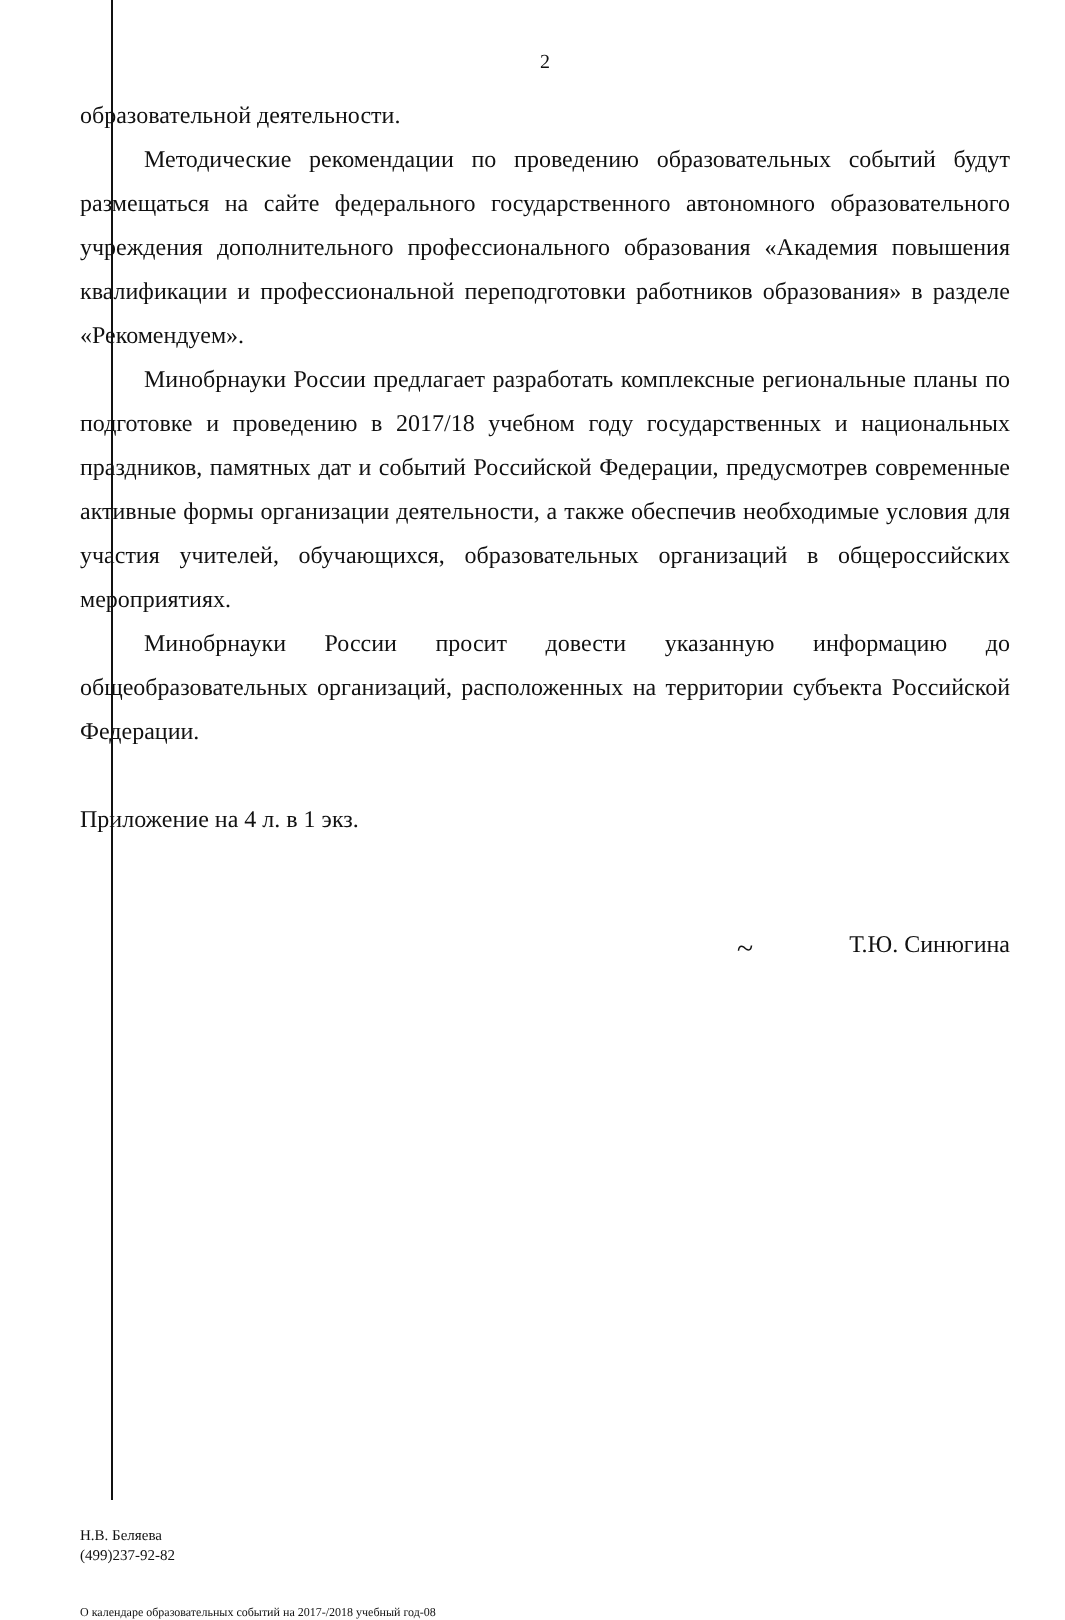2
образовательной деятельности.
Методические рекомендации по проведению образовательных событий будут размещаться на сайте федерального государственного автономного образовательного учреждения дополнительного профессионального образования «Академия повышения квалификации и профессиональной переподготовки работников образования» в разделе «Рекомендуем».
Минобрнауки России предлагает разработать комплексные региональные планы по подготовке и проведению в 2017/18 учебном году государственных и национальных праздников, памятных дат и событий Российской Федерации, предусмотрев современные активные формы организации деятельности, а также обеспечив необходимые условия для участия учителей, обучающихся, образовательных организаций в общероссийских мероприятиях.
Минобрнауки России просит довести указанную информацию до общеобразовательных организаций, расположенных на территории субъекта Российской Федерации.
Приложение на 4 л. в 1 экз.
~ Т.Ю. Синюгина
Н.В. Беляева
(499)237-92-82
О календаре образовательных событий на 2017-/2018 учебный год-08